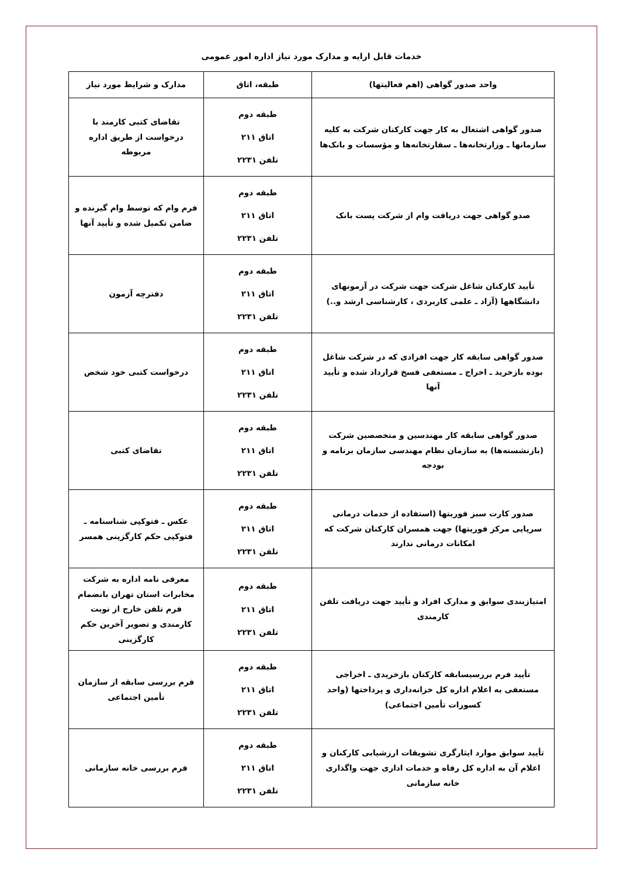خدمات قابل ارایه و مدارک مورد نیاز اداره امور عمومی
| واحد صدور گواهی (اهم فعالیتها) | طبقه، اتاق | مدارک و شرایط مورد نیاز |
| --- | --- | --- |
| صدور گواهی اشتغال به کار جهت کارکنان شرکت به کلیه سازمانها ـ وزارتخانه‌ها ـ سفارتخانه‌ها و مؤسسات و بانک‌ها | طبقه دوم اتاق ۲۱۱ تلفن ۲۲۳۱ | تقاضای کتبی کارمند با درخواست از طریق اداره مربوطه |
| صدو گواهی جهت دریافت وام از شرکت پست بانک | طبقه دوم اتاق ۲۱۱ تلفن ۲۲۳۱ | فرم وام که توسط وام گیرنده و ضامن تکمیل شده و تأیید آنها |
| تأیید کارکنان شاغل شرکت جهت شرکت در آزمونهای دانشگاهها (آزاد ـ علمی کاربردی ، کارشناسی ارشد و..) | طبقه دوم اتاق ۲۱۱ تلفن ۲۲۳۱ | دفترچه آزمون |
| صدور گواهی سابقه کار جهت افرادی که در شرکت شاغل بوده بازخرید ـ اخراج ـ مستعفی فسخ قرارداد شده و تأیید آنها | طبقه دوم اتاق ۲۱۱ تلفن ۲۲۳۱ | درخواست کتبی خود شخص |
| صدور گواهی سابقه کار مهندسین و متخصصین شرکت (بازنشسته‌ها) به سازمان نظام مهندسی سازمان برنامه و بودجه | طبقه دوم اتاق ۲۱۱ تلفن ۲۲۳۱ | تقاضای کتبی |
| صدور کارت سبز فوریتها (استفاده از خدمات درمانی سرپایی مرکز فوریتها) جهت همسران کارکنان شرکت که امکانات درمانی ندارند | طبقه دوم اتاق ۲۱۱ تلفن ۲۲۳۱ | عکس ـ فتوکپی شناسنامه ـ فتوکپی حکم کارگزینی همسر |
| امتیازبندی سوابق و مدارک افراد و تأیید جهت دریافت تلفن کارمندی | طبقه دوم اتاق ۲۱۱ تلفن ۲۲۳۱ | معرفی نامه اداره به شرکت مخابرات استان تهران بانضمام فرم تلفن خارج از نوبت کارمندی و تصویر آخرین حکم کارگزینی |
| تأیید فرم بررسیسابقه کارکنان بازخریدی ـ اخراجی مستعفی به اعلام اداره کل خزانه‌داری و پرداختها (واحد کسورات تأمین اجتماعی) | طبقه دوم اتاق ۲۱۱ تلفن ۲۲۳۱ | فرم بررسی سابقه از سازمان تأمین اجتماعی |
| تأیید سوابق موارد ایثارگری تشویقات ارزشیابی کارکنان و اعلام آن به اداره کل رفاه و خدمات اداری جهت واگذاری خانه سازمانی | طبقه دوم اتاق ۲۱۱ تلفن ۲۲۳۱ | فرم بررسی خانه سازمانی |